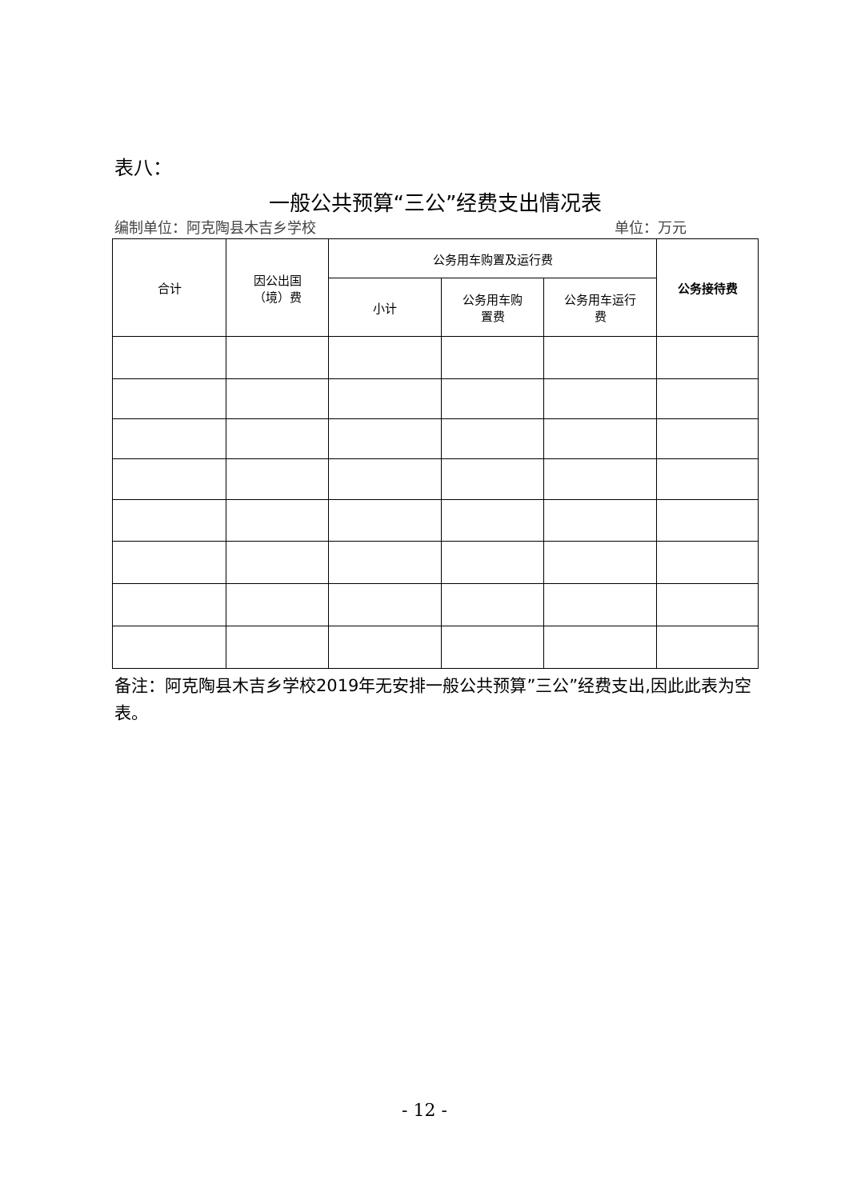表八：
一般公共预算“三公”经费支出情况表
编制单位：阿克陶县木吉乡学校 单位：万元
| 合计 | 因公出国 （境）费 | 公务用车购置及运行费 | | | 公务接待费 |
| --- | --- | --- | --- | --- | --- |
| | | 小计 | 公务用车购 置费 | 公务用车运行 费 | |
备注：阿克陶县木吉乡学校2019年无安排一般公共预算”三公”经费支出,因此此表为空表。
- 12 -